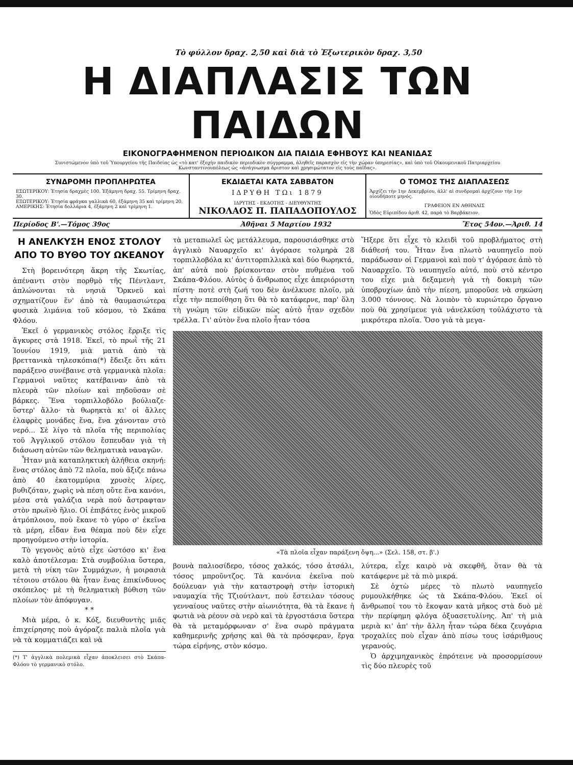Τὸ φύλλον δραχ. 2,50 καὶ διὰ τὸ Ἐξωτερικὸν δραχ. 3,50
Η ΔΙΑΠΛΑΣΙΣ ΤΩΝ ΠΑΙΔΩΝ
ΕΙΚΟΝΟΓΡΑΦΗΜΕΝΟΝ ΠΕΡΙΟΔΙΚΟΝ ΔΙΑ ΠΑΙΔΙΑ ΕΦΗΒΟΥΣ ΚΑΙ ΝΕΑΝΙΔΑΣ
Συνιστώμενον ὑπὸ τοῦ Ὑπουργείου τῆς Παιδείας ὡς «τὸ κατ' ἐξοχὴν παιδικὸν περιοδικὸν σύγγραμμα, ἀληθεῖς παρασχὸν εἰς τὴν χώραν ὑπηρεσίας», καὶ ὑπὸ τοῦ Οἰκουμενικοῦ Πατριαρχείου Κωνσταντινουπόλεως ὡς «ἀνάγνωσμα ἄριστον καὶ χρησιμώτατον εἰς τοὺς παῖδας».
ΣΥΝΔΡΟΜΗ ΠΡΟΠΛΗΡΩΤΕΑ
ΕΣΩΤΕΡΙΚΟΥ: Ἐτησία δραχμὲς 100. Ἑξάμηνη δραχ. 55. Τρίμηνη δραχ. 30.
ΕΞΩΤΕΡΙΚΟΥ: Ἐτησία φράγκα γαλλικὰ 60, ἑξάμηνη 35 καὶ τρίμηνη 20.
ΑΜΕΡΙΚΗΣ: Ἐτησία δολλάρια 4, ἑξάμηνη 2 καὶ τρίμηνη 1.
ΕΚΔΙΔΕΤΑΙ ΚΑΤΑ ΣΑΒΒΑΤΟΝ
ΙΔΡΥΘΗ ΤΩι 1879
ΙΔΡΥΤΗΣ - ΕΚΔΟΤΗΣ - ΔΙΕΥΘΥΝΤΗΣ
ΝΙΚΟΛΑΟΣ Π. ΠΑΠΑΔΟΠΟΥΛΟΣ
Ο ΤΟΜΟΣ ΤΗΣ ΔΙΑΠΛΑΣΕΩΣ
Ἀρχίζει τὴν 1ην Δεκεμβρίου, ἀλλ' αἱ συνδρομαὶ ἀρχίζουν τὴν 1ην οἱουδήποτε μηνός.
ΓΡΑΦΕΙΟΝ ΕΝ ΑΘΗΝΑΙΣ
Ὁδὸς Εὐριπίδου ἀριθ. 42, παρὰ τὸ Βαρβάκειον.
Περίοδος Β'.—Τόμος 39ος Ἀθῆναι 5 Μαρτίου 1932 Ἔτος 54ον.—Ἀριθ. 14
Η ΑΝΕΛΚΥΣΗ ΕΝΟΣ ΣΤΟΛΟΥ ΑΠΟ ΤΟ ΒΥΘΟ ΤΟΥ ΩΚΕΑΝΟΥ
Στὴ βορεινότερη ἄκρη τῆς Σκωτίας, ἀπέναντι στὸν πορθμὸ τῆς Πέντλαντ, ἁπλώνονται τὰ νησιὰ Ὄρκνεϋ καὶ σχηματίζουν ἕν' ἀπὸ τὰ θαυμασιώτερα φυσικὰ λιμάνια τοῦ κόσμου, τὸ Σκάπα Φλόου.
Ἐκεῖ ὁ γερμανικὸς στόλος ἔρριξε τὶς ἄγκυρες στὰ 1918. Ἐκεῖ, τὸ πρωῒ τῆς 21 Ἰουνίου 1919, μιὰ ματιὰ ἀπὸ τὰ βρεττανικὰ τηλεσκόπια(*) ἔδειξε ὅτι κάτι παράξενο συνέβαινε στὰ γερμανικὰ πλοῖα: Γερμανοὶ ναῦτες κατέβαιναν ἀπὸ τὰ πλευρὰ τῶν πλοίων καὶ πηδοῦσαν σὲ βάρκες. Ἕνα τορπιλλοβόλο βούλιαζε· ὕστερ' ἄλλο· τὰ θωρηκτὰ κι' οἱ ἄλλες ἐλαφρὲς μονάδες ἕνα, ἕνα χάνονταν στὸ νερό... Σὲ λίγο τὰ πλοῖα τῆς περιπολίας τοῦ Ἀγγλικοῦ στόλου ἔσπευδαν γιὰ τὴ διάσωση αὐτῶν τῶν θεληματικὰ ναυαγῶν.
Ἦταν μιὰ καταπληκτικὴ ἀλήθεια σκηνή: ἕνας στόλος ἀπὸ 72 πλοῖα, ποὺ ἄξιζε πάνω ἀπὸ 40 ἑκατομμύρια χρυσὲς λίρες, βυθιζόταν, χωρὶς νὰ πέση οὔτε ἕνα κανόνι, μέσα στὰ γαλάζια νερὰ ποὺ ἄστραφταν στὸν πρωϊνὸ ἥλιο. Οἱ ἐπιβάτες ἑνὸς μικροῦ ἀτμόπλοιου, ποὺ ἔκανε τὸ γύρο σ' ἐκεῖνα τὰ μέρη, εἶδαν ἕνα θέαμα ποὺ δὲν εἶχε προηγούμενο στὴν ἱστορία.
Τὸ γεγονὸς αὐτὸ εἶχε ὡστόσο κι' ἕνα καλὸ ἀποτέλεσμα: Στὰ συμβούλια ὕστερα, μετὰ τὴ νίκη τῶν Συμμάχων, ἡ μοιρασιὰ τέτοιου στόλου θὰ ἦταν ἕνας ἐπικίνδυνος σκόπελος· μὲ τὴ θεληματικὴ βύθιση τῶν πλοίων τὸν ἀπόφυγαν.
* *
Μιὰ μέρα, ὁ κ. Κόξ, διευθυντὴς μιᾶς ἐπιχείρησης ποὺ ἀγόραζε παλιὰ πλοῖα γιὰ νὰ τὰ κομματιάζει καὶ νὰ
(*) Τ' ἀγγλικὰ πολεμικὰ εἶχαν ἀποκλεισει στὸ Σκάπα-Φλόου τὸ γερμανικὸ στόλο.
τὰ μεταπωλεῖ ὡς μετάλλευμα, παρουσιάσθηκε στὸ ἀγγλικὸ Ναυαρχεῖο κι' ἀγόρασε τολμηρὰ 28 τορπιλλοβόλα κι' ἀντιτορπιλλικὰ καὶ δύο θωρηκτά, ἀπ' αὐτὰ ποὺ βρίσκονταν στὸν πυθμένα τοῦ Σκάπα-Φλόου. Αὐτὸς ὁ ἄνθρωπος εἶχε ἀπεριόριστη πίστη· ποτὲ στὴ ζωή του δὲν ἀνέλκυσε πλοῖο, μὰ εἶχε τὴν πεποίθηση ὅτι θὰ τὸ κατάφερνε, παρ' ὅλη τὴ γνώμη τῶν εἰδικῶν πὼς αὐτὸ ἦταν σχεδὸν τρέλλα. Γι' αὐτὸν ἕνα πλοῖο ἦταν τόσα
Ἤξερε ὅτι εἶχε τὸ κλειδὶ τοῦ προβλήματος στὴ διάθεσή του. Ἦταν ἕνα πλωτὸ ναυπηγεῖο ποὺ παράδωσαν οἱ Γερμανοὶ καὶ ποὺ τ' ἀγόρασε ἀπὸ τὸ Ναυαρχεῖο. Τὸ ναυπηγεῖο αὐτό, ποὺ στὸ κέντρο του εἶχε μιὰ δεξαμενὴ γιὰ τὴ δοκιμὴ τῶν ὑποβρυχίων ἀπὸ τὴν πίεση, μποροῦσε νὰ σηκώση 3.000 τόννους. Νὰ λοιπὸν τὸ κυριώτερο ὄργανο ποὺ θὰ χρησίμευε γιὰ νἀνελκύση τοὐλάχιστο τὰ μικρότερα πλοῖα. Ὅσο γιὰ τὰ μεγα-
«Τὰ πλοῖα εἶχαν παράξενη ὄψη...» (Σελ. 158, στ. β'.)
βουνὰ παλιοσίδερο, τόσος χαλκός, τόσο ἀτσάλι, τόσος μπροῦντζος. Τὰ κανόνια ἐκεῖνα ποὺ δούλευαν γιὰ τὴν καταστροφὴ στὴν ἱστορικὴ ναυμαχία τῆς Τζιούτλαντ, ποὺ ἔστειλαν τόσους γενναίους ναῦτες στὴν αἰωνιότητα, θὰ τὰ ἔκανε ἡ φωτιὰ νὰ ρέουν σὰ νερὸ καὶ τὰ ἐργοστάσια ὕστερα θὰ τὰ μεταμόρφωναν σ' ἕνα σωρὸ πράγματα καθημερινῆς χρήσης καὶ θὰ τὰ πρόσφεραν, ἔργα τώρα εἰρήνης, στὸν κόσμο.
λύτερα, εἶχε καιρὸ νὰ σκεφθῆ, ὅταν θὰ τὰ κατάφερνε μὲ τὰ πιὸ μικρά.
Σὲ ὀχτὼ μέρες τὸ πλωτὸ ναυπηγεῖο ρυμουλκήθηκε ὡς τὰ Σκάπα-Φλόου. Ἐκεῖ οἱ ἄνθρωποί του τὸ ἔκοψαν κατὰ μῆκος στὰ δυὸ μὲ τὴν περίφημη φλόγα ὀξυασετυλίνης. Ἀπ' τὴ μιὰ μεριὰ κι' ἀπ' τὴν ἄλλη ἦταν τώρα δέκα ζευγάρια τροχαλίες ποὺ εἶχαν ἀπὸ πίσω τους ἰσάριθμους γερανούς.
Ὁ ἀρχιμηχανικὸς ἐπρότεινε νὰ προσορμίσουν τὶς δύο πλευρὲς τοῦ